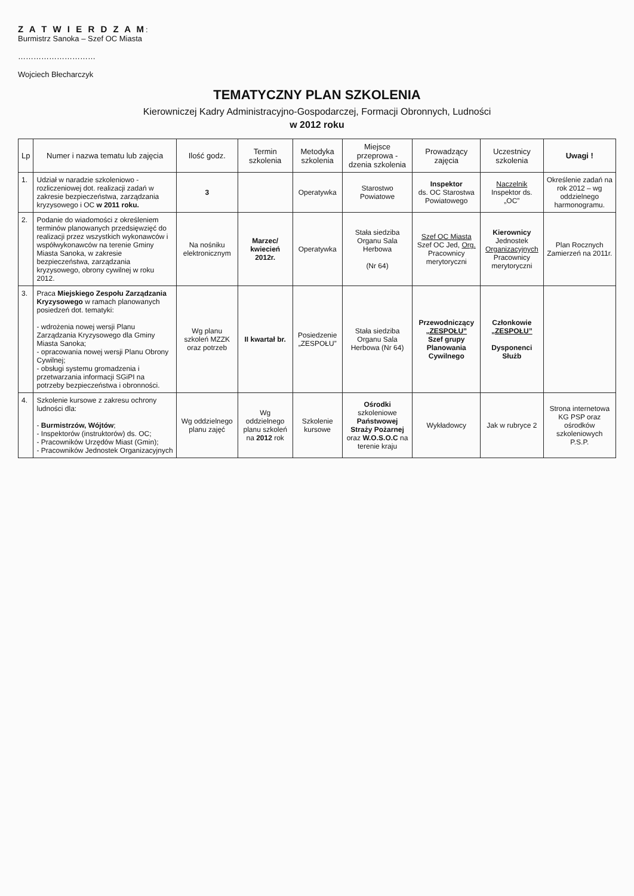Z A T W I E R D Z A M:
Burmistrz Sanoka – Szef OC Miasta
…………………………
Wojciech Błecharczyk
TEMATYCZNY PLAN SZKOLENIA
Kierowniczej Kadry Administracyjno-Gospodarczej, Formacji Obronnych, Ludności
w 2012 roku
| Lp | Numer i nazwa tematu lub zajęcia | Ilość godz. | Termin szkolenia | Metodyka szkolenia | Miejsce przeprowa - dzenia szkolenia | Prowadzący zajęcia | Uczestnicy szkolenia | Uwagi ! |
| --- | --- | --- | --- | --- | --- | --- | --- | --- |
| 1. | Udział w naradzie szkoleniowo - rozliczeniowej dot. realizacji zadań w zakresie bezpieczeństwa, zarządzania kryzysowego i OC w 2011 roku. | 3 | | Operatywka | Starostwo Powiatowe | Inspektor ds. OC Starostwa Powiatowego | Naczelnik Inspektor ds. „OC” | Określenie zadań na rok 2012 – wg oddzielnego harmonogramu. |
| 2. | Podanie do wiadomości z określeniem terminów planowanych przedsięwzięć do realizacji przez wszystkich wykonawców i współwykonawców na terenie Gminy Miasta Sanoka, w zakresie bezpieczeństwa, zarządzania kryzysowego, obrony cywilnej w roku 2012. | Na nośniku elektronicznym | Marzec/ kwiecień 2012r. | Operatywka | Stała siedziba Organu Sala Herbowa (Nr 64) | Szef OC Miasta Szef OC Jed, Org. Pracownicy merytoryczni | Kierownicy Jednostek Organizacyjnych Pracownicy merytoryczni | Plan Rocznych Zamierzeń na 2011r. |
| 3. | Praca Miejskiego Zespołu Zarządzania Kryzysowego w ramach planowanych posiedzeń dot. tematyki: - wdrożenia nowej wersji Planu Zarządzania Kryzysowego dla Gminy Miasta Sanoka; - opracowania nowej wersji Planu Obrony Cywilnej; - obsługi systemu gromadzenia i przetwarzania informacji SGiPI na potrzeby bezpieczeństwa i obronności. | Wg planu szkoleń MZZK oraz potrzeb | II kwartał br. | Posiedzenie „ZESPOŁU” | Stała siedziba Organu Sala Herbowa (Nr 64) | Przewodniczący „ZESPOŁU” Szef grupy Planowania Cywilnego | Członkowie „ZESPOŁU” Dysponenci Służb | |
| 4. | Szkolenie kursowe z zakresu ochrony ludności dla: - Burmistrzów, Wójtów ; - Inspektorów (instruktorów) ds. OC; - Pracowników Urzędów Miast (Gmin); - Pracowników Jednostek Organizacyjnych | Wg oddzielnego planu zajęć | Wg oddzielnego planu szkoleń na 2012 rok | Szkolenie kursowe | Ośrodki szkoleniowe Państwowej Straży Pożarnej oraz W.O.S.O.C na terenie kraju | Wykładowcy | Jak w rubryce 2 | Strona internetowa KG PSP oraz ośrodków szkoleniowych P.S.P. |